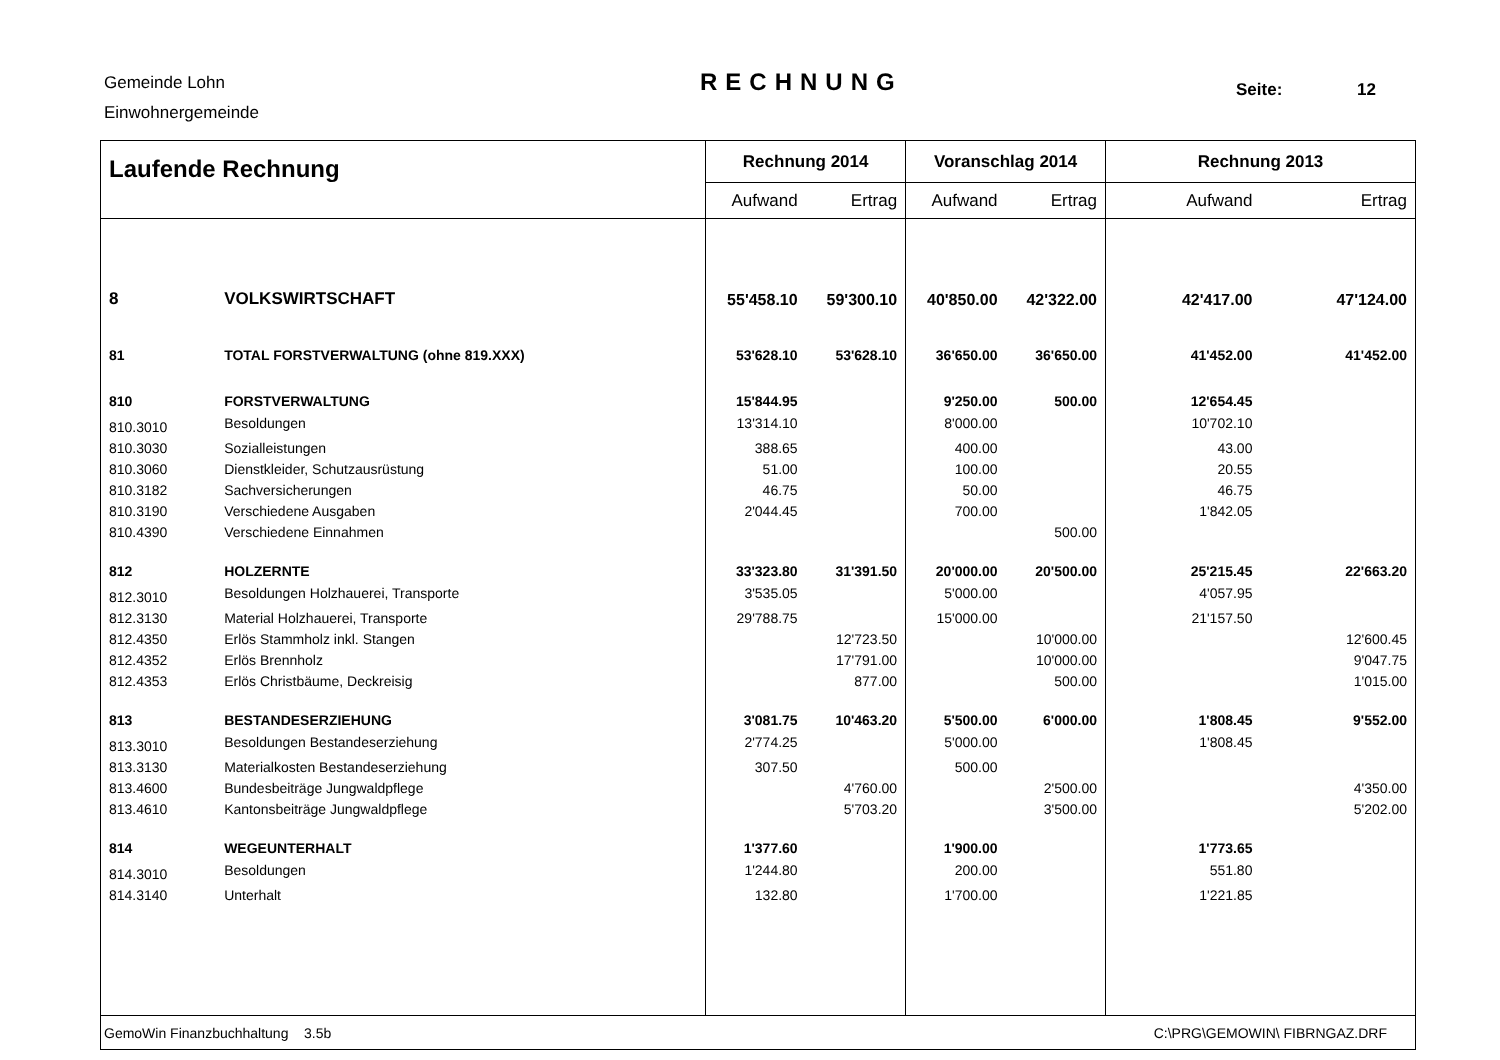Gemeinde Lohn
Einwohnergemeinde
RECHNUNG Seite: 12
| Laufende Rechnung | | Rechnung 2014 | | Voranschlag 2014 | | Rechnung 2013 | |
| --- | --- | --- | --- | --- | --- | --- | --- |
| | | Aufwand | Ertrag | Aufwand | Ertrag | Aufwand | Ertrag |
| 8 | VOLKSWIRTSCHAFT | 55'458.10 | 59'300.10 | 40'850.00 | 42'322.00 | 42'417.00 | 47'124.00 |
| 81 | TOTAL FORSTVERWALTUNG (ohne 819.XXX) | 53'628.10 | 53'628.10 | 36'650.00 | 36'650.00 | 41'452.00 | 41'452.00 |
| 810 | FORSTVERWALTUNG | 15'844.95 | | 9'250.00 | 500.00 | 12'654.45 | |
| 810.3010 | Besoldungen | 13'314.10 | | 8'000.00 | | 10'702.10 | |
| 810.3030 | Sozialleistungen | 388.65 | | 400.00 | | 43.00 | |
| 810.3060 | Dienstkleider, Schutzausrüstung | 51.00 | | 100.00 | | 20.55 | |
| 810.3182 | Sachversicherungen | 46.75 | | 50.00 | | 46.75 | |
| 810.3190 | Verschiedene Ausgaben | 2'044.45 | | 700.00 | | 1'842.05 | |
| 810.4390 | Verschiedene Einnahmen | | | | 500.00 | | |
| 812 | HOLZERNTE | 33'323.80 | 31'391.50 | 20'000.00 | 20'500.00 | 25'215.45 | 22'663.20 |
| 812.3010 | Besoldungen Holzhauerei, Transporte | 3'535.05 | | 5'000.00 | | 4'057.95 | |
| 812.3130 | Material Holzhauerei, Transporte | 29'788.75 | | 15'000.00 | | 21'157.50 | |
| 812.4350 | Erlös Stammholz inkl. Stangen | | 12'723.50 | | 10'000.00 | | 12'600.45 |
| 812.4352 | Erlös Brennholz | | 17'791.00 | | 10'000.00 | | 9'047.75 |
| 812.4353 | Erlös Christbäume, Deckreisig | | 877.00 | | 500.00 | | 1'015.00 |
| 813 | BESTANDESERZIEHUNG | 3'081.75 | 10'463.20 | 5'500.00 | 6'000.00 | 1'808.45 | 9'552.00 |
| 813.3010 | Besoldungen Bestandeserziehung | 2'774.25 | | 5'000.00 | | 1'808.45 | |
| 813.3130 | Materialkosten Bestandeserziehung | 307.50 | | 500.00 | | | |
| 813.4600 | Bundesbeiträge Jungwaldpflege | | 4'760.00 | | 2'500.00 | | 4'350.00 |
| 813.4610 | Kantonsbeiträge Jungwaldpflege | | 5'703.20 | | 3'500.00 | | 5'202.00 |
| 814 | WEGEUNTERHALT | 1'377.60 | | 1'900.00 | | 1'773.65 | |
| 814.3010 | Besoldungen | 1'244.80 | | 200.00 | | 551.80 | |
| 814.3140 | Unterhalt | 132.80 | | 1'700.00 | | 1'221.85 | |
| GemoWin Finanzbuchhaltung 3.5b | | | | | | C:\PRG\GEMOWIN\ FIBRNGAZ.DRF | |